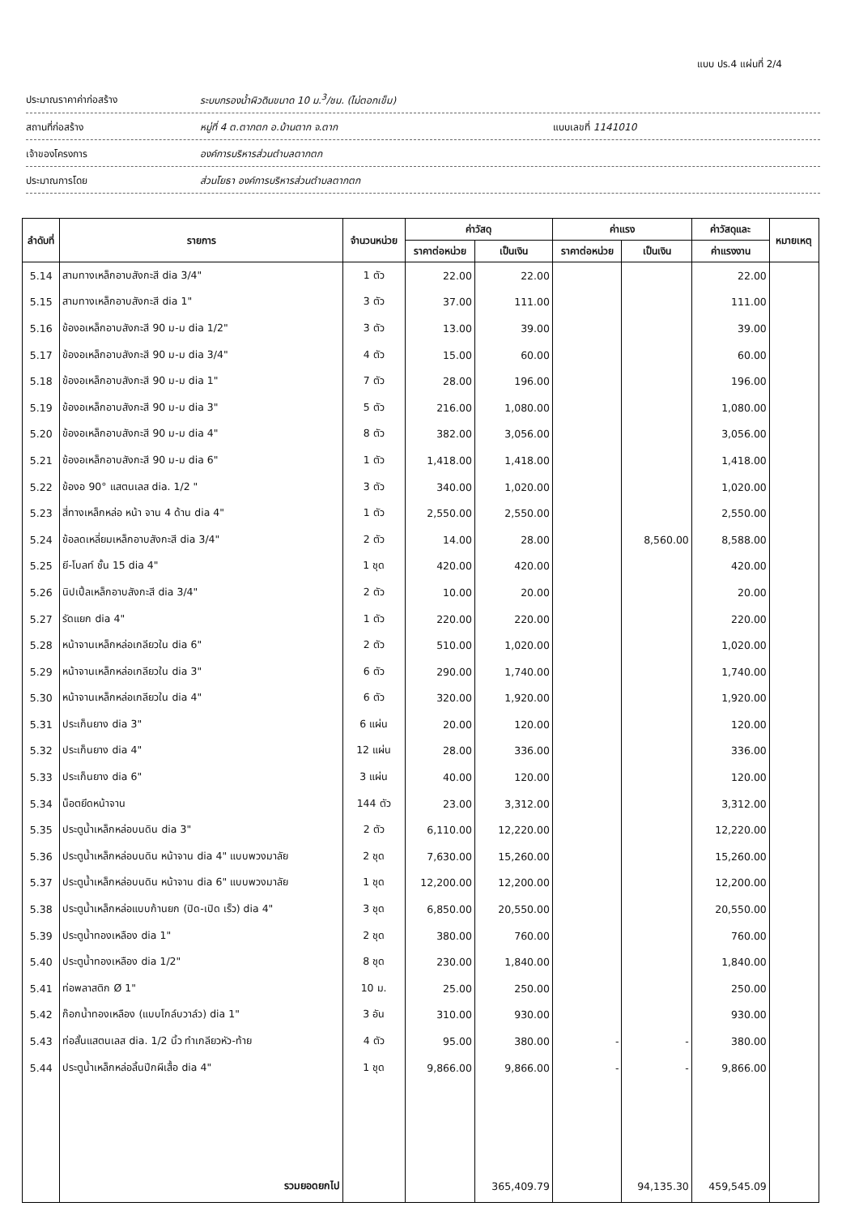แบบ ปร.4 แผ่นที่ 2/4
ประมาณราคาค่าก่อสร้าง ระบบกรองน้ำผิวดินขนาด 10 ม.<sup>3</sup>/ชม. (ไม่ตอกเข็ม)
สถานที่ก่อสร้าง หมู่ที่ 4 ต.ตากตก อ.บ้านตาก จ.ตาก แบบเลขที่ 1141010
เจ้าของโครงการ องค์การบริหารส่วนตำบลตากตก
ประมาณการโดย ส่วนโยธา องค์การบริหารส่วนตำบลตากตก
| ลำดับที่ | รายการ | จำนวนหน่วย | ค่าวัสดุ | | ค่าแรง | | ค่าวัสดุและ | หมายเหตุ |
| --- | --- | --- | --- | --- | --- | --- | --- | --- |
| | | | ราคาต่อหน่วย | เป็นเงิน | ราคาต่อหน่วย | เป็นเงิน | ค่าแรงงาน | |
| 5.14 | สามทางเหล็กอาบสังกะสี dia 3/4" | 1 ตัว | 22.00 | 22.00 | | | 22.00 | |
| 5.15 | สามทางเหล็กอาบสังกะสี dia 1" | 3 ตัว | 37.00 | 111.00 | | | 111.00 | |
| 5.16 | ข้องอเหล็กอาบสังกะสี 90 ม-ม dia 1/2" | 3 ตัว | 13.00 | 39.00 | | | 39.00 | |
| 5.17 | ข้องอเหล็กอาบสังกะสี 90 ม-ม dia 3/4" | 4 ตัว | 15.00 | 60.00 | | | 60.00 | |
| 5.18 | ข้องอเหล็กอาบสังกะสี 90 ม-ม dia 1" | 7 ตัว | 28.00 | 196.00 | | | 196.00 | |
| 5.19 | ข้องอเหล็กอาบสังกะสี 90 ม-ม dia 3" | 5 ตัว | 216.00 | 1,080.00 | | | 1,080.00 | |
| 5.20 | ข้องอเหล็กอาบสังกะสี 90 ม-ม dia 4" | 8 ตัว | 382.00 | 3,056.00 | | | 3,056.00 | |
| 5.21 | ข้องอเหล็กอาบสังกะสี 90 ม-ม dia 6" | 1 ตัว | 1,418.00 | 1,418.00 | | | 1,418.00 | |
| 5.22 | ข้องอ 90° แสตนเลส dia. 1/2 " | 3 ตัว | 340.00 | 1,020.00 | | | 1,020.00 | |
| 5.23 | สี่ทางเหล็กหล่อ หน้า จาน 4 ด้าน dia 4" | 1 ตัว | 2,550.00 | 2,550.00 | | | 2,550.00 | |
| 5.24 | ข้อลดเหลี่ยมเหล็กอาบสังกะสี dia 3/4" | 2 ตัว | 14.00 | 28.00 | | 8,560.00 | 8,588.00 | |
| 5.25 | ยี-โบลท์ ชั้น 15 dia 4" | 1 ชุด | 420.00 | 420.00 | | | 420.00 | |
| 5.26 | นิปเปิ้ลเหล็กอาบสังกะสี dia 3/4" | 2 ตัว | 10.00 | 20.00 | | | 20.00 | |
| 5.27 | รัดแยก dia 4" | 1 ตัว | 220.00 | 220.00 | | | 220.00 | |
| 5.28 | หน้าจานเหล็กหล่อเกลียวใน dia 6" | 2 ตัว | 510.00 | 1,020.00 | | | 1,020.00 | |
| 5.29 | หน้าจานเหล็กหล่อเกลียวใน dia 3" | 6 ตัว | 290.00 | 1,740.00 | | | 1,740.00 | |
| 5.30 | หน้าจานเหล็กหล่อเกลียวใน dia 4" | 6 ตัว | 320.00 | 1,920.00 | | | 1,920.00 | |
| 5.31 | ประเก็นยาง dia 3" | 6 แผ่น | 20.00 | 120.00 | | | 120.00 | |
| 5.32 | ประเก็นยาง dia 4" | 12 แผ่น | 28.00 | 336.00 | | | 336.00 | |
| 5.33 | ประเก็นยาง dia 6" | 3 แผ่น | 40.00 | 120.00 | | | 120.00 | |
| 5.34 | น็อตยึดหน้าจาน | 144 ตัว | 23.00 | 3,312.00 | | | 3,312.00 | |
| 5.35 | ประตูน้ำเหล็กหล่อบนดิน dia 3" | 2 ตัว | 6,110.00 | 12,220.00 | | | 12,220.00 | |
| 5.36 | ประตูน้ำเหล็กหล่อบนดิน หน้าจาน dia 4" แบบพวงมาลัย | 2 ชุด | 7,630.00 | 15,260.00 | | | 15,260.00 | |
| 5.37 | ประตูน้ำเหล็กหล่อบนดิน หน้าจาน dia 6" แบบพวงมาลัย | 1 ชุด | 12,200.00 | 12,200.00 | | | 12,200.00 | |
| 5.38 | ประตูน้ำเหล็กหล่อแบบก้านยก (ปิด-เปิด เร็ว) dia 4" | 3 ชุด | 6,850.00 | 20,550.00 | | | 20,550.00 | |
| 5.39 | ประตูน้ำทองเหลือง dia 1" | 2 ชุด | 380.00 | 760.00 | | | 760.00 | |
| 5.40 | ประตูน้ำทองเหลือง dia 1/2" | 8 ชุด | 230.00 | 1,840.00 | | | 1,840.00 | |
| 5.41 | ท่อพลาสติก Ø 1" | 10 ม. | 25.00 | 250.00 | | | 250.00 | |
| 5.42 | ก๊อกน้ำทองเหลือง (แบบโกล์บวาล์ว) dia 1" | 3 อัน | 310.00 | 930.00 | | | 930.00 | |
| 5.43 | ท่อสั้นแสตนเลส dia. 1/2 นิ้ว ทำเกลียวหัว-ท้าย | 4 ตัว | 95.00 | 380.00 | - | - | 380.00 | |
| 5.44 | ประตูน้ำเหล็กหล่อลิ้นปีกผีเสื้อ dia 4" | 1 ชุด | 9,866.00 | 9,866.00 | - | - | 9,866.00 | |
| | รวมยอดยกไป | | | 365,409.79 | | 94,135.30 | 459,545.09 | |